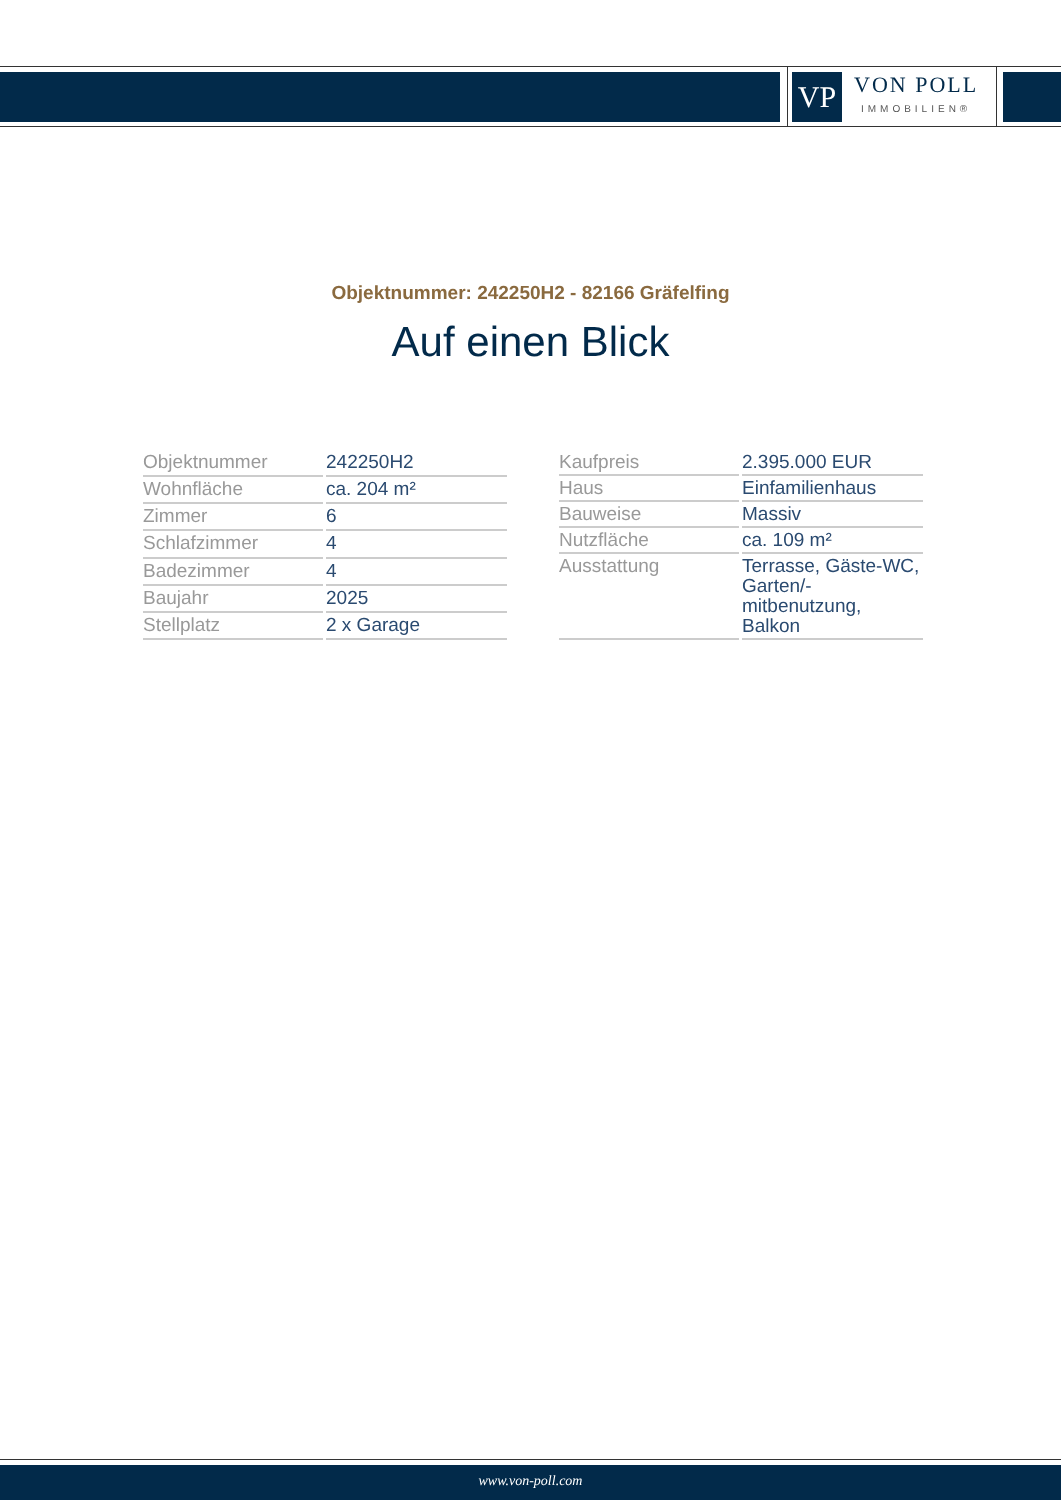VP
VON POLL
IMMOBILIEN®
Objektnummer: 242250H2 - 82166 Gräfelfing
Auf einen Blick
| Objektnummer | 242250H2 |
| Wohnfläche | ca. 204 m² |
| Zimmer | 6 |
| Schlafzimmer | 4 |
| Badezimmer | 4 |
| Baujahr | 2025 |
| Stellplatz | 2 x Garage |
| Kaufpreis | 2.395.000 EUR |
| Haus | Einfamilienhaus |
| Bauweise | Massiv |
| Nutzfläche | ca. 109 m² |
| Ausstattung | Terrasse, Gäste-WC, Garten/-mitbenutzung, Balkon |
www.von-poll.com